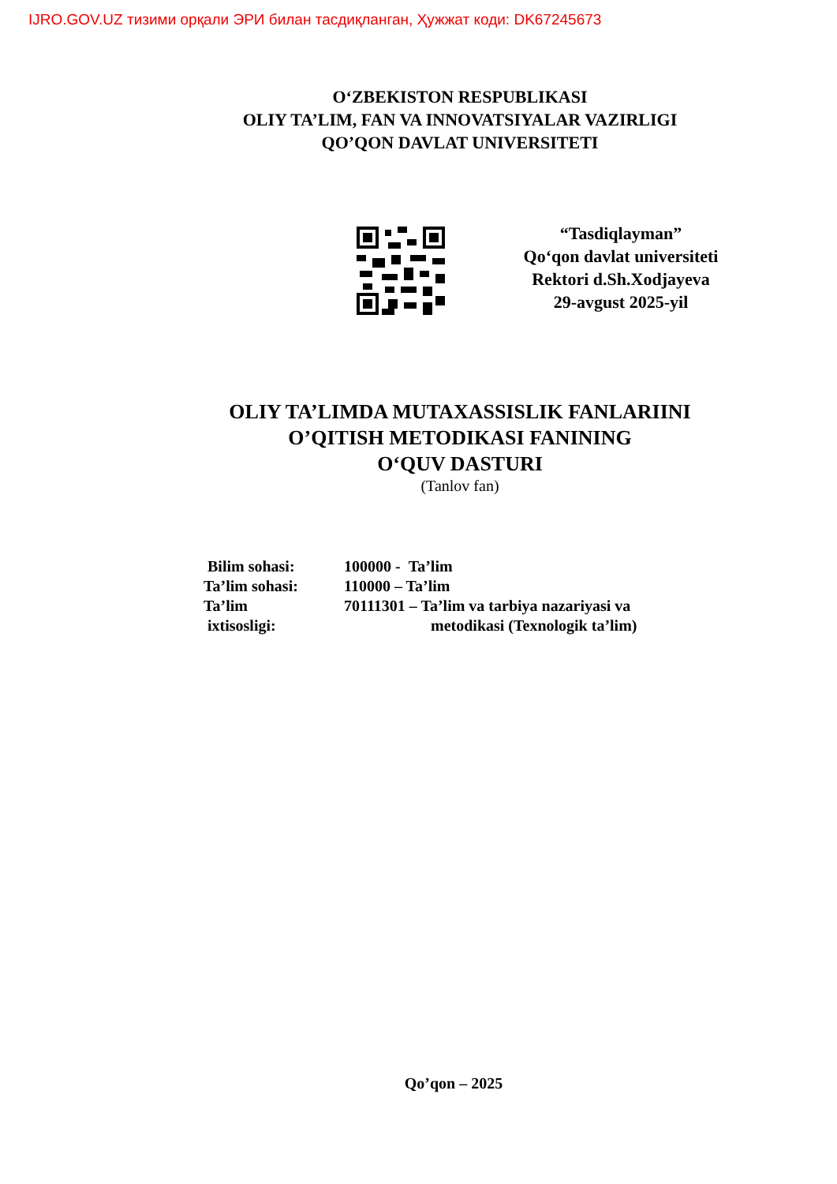IJRO.GOV.UZ тизими орқали ЭРИ билан тасдиқланган, Ҳужжат коди: DK67245673
O‘ZBEKISTON RESPUBLIKASI
OLIY TA’LIM, FAN VA INNOVATSIYALAR VAZIRLIGI
QO’QON DAVLAT UNIVERSITETI
“Tasdiqlayman”
Qo‘qon davlat universiteti
Rektori d.Sh.Xodjayeva
29-avgust 2025-yil
OLIY TA’LIMDA MUTAXASSISLIK FANLARIINI
O’QITISH METODIKASI FANINING
O‘QUV DASTURI
(Tanlov fan)
| Bilim sohasi: | 100000 - Ta’lim |
| Ta’lim sohasi: | 110000 – Ta’lim |
| Ta’lim ixtisosligi: | 70111301 – Ta’lim va tarbiya nazariyasi va metodikasi (Texnologik ta’lim) |
Qo’qon – 2025